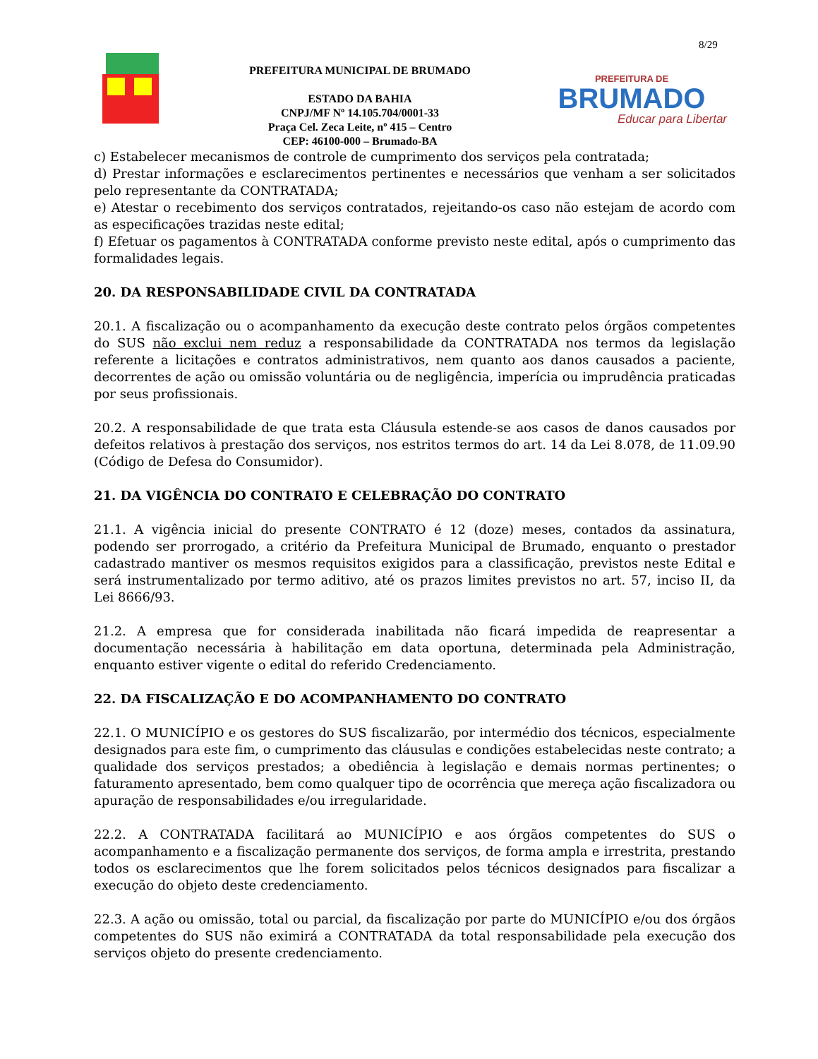8/29
PREFEITURA MUNICIPAL DE BRUMADO
ESTADO DA BAHIA
CNPJ/MF Nº 14.105.704/0001-33
Praça Cel. Zeca Leite, nº 415 – Centro
CEP: 46100-000 – Brumado-BA
PREFEITURA DE
BRUMADO
Educar para Libertar
c) Estabelecer mecanismos de controle de cumprimento dos serviços pela contratada;
d) Prestar informações e esclarecimentos pertinentes e necessários que venham a ser solicitados pelo representante da CONTRATADA;
e) Atestar o recebimento dos serviços contratados, rejeitando-os caso não estejam de acordo com as especificações trazidas neste edital;
f) Efetuar os pagamentos à CONTRATADA conforme previsto neste edital, após o cumprimento das formalidades legais.
20. DA RESPONSABILIDADE CIVIL DA CONTRATADA
20.1. A fiscalização ou o acompanhamento da execução deste contrato pelos órgãos competentes do SUS não exclui nem reduz a responsabilidade da CONTRATADA nos termos da legislação referente a licitações e contratos administrativos, nem quanto aos danos causados a paciente, decorrentes de ação ou omissão voluntária ou de negligência, imperícia ou imprudência praticadas por seus profissionais.
20.2. A responsabilidade de que trata esta Cláusula estende-se aos casos de danos causados por defeitos relativos à prestação dos serviços, nos estritos termos do art. 14 da Lei 8.078, de 11.09.90 (Código de Defesa do Consumidor).
21. DA VIGÊNCIA DO CONTRATO E CELEBRAÇÃO DO CONTRATO
21.1. A vigência inicial do presente CONTRATO é 12 (doze) meses, contados da assinatura, podendo ser prorrogado, a critério da Prefeitura Municipal de Brumado, enquanto o prestador cadastrado mantiver os mesmos requisitos exigidos para a classificação, previstos neste Edital e será instrumentalizado por termo aditivo, até os prazos limites previstos no art. 57, inciso II, da Lei 8666/93.
21.2. A empresa que for considerada inabilitada não ficará impedida de reapresentar a documentação necessária à habilitação em data oportuna, determinada pela Administração, enquanto estiver vigente o edital do referido Credenciamento.
22. DA FISCALIZAÇÃO E DO ACOMPANHAMENTO DO CONTRATO
22.1. O MUNICÍPIO e os gestores do SUS fiscalizarão, por intermédio dos técnicos, especialmente designados para este fim, o cumprimento das cláusulas e condições estabelecidas neste contrato; a qualidade dos serviços prestados; a obediência à legislação e demais normas pertinentes; o faturamento apresentado, bem como qualquer tipo de ocorrência que mereça ação fiscalizadora ou apuração de responsabilidades e/ou irregularidade.
22.2. A CONTRATADA facilitará ao MUNICÍPIO e aos órgãos competentes do SUS o acompanhamento e a fiscalização permanente dos serviços, de forma ampla e irrestrita, prestando todos os esclarecimentos que lhe forem solicitados pelos técnicos designados para fiscalizar a execução do objeto deste credenciamento.
22.3. A ação ou omissão, total ou parcial, da fiscalização por parte do MUNICÍPIO e/ou dos órgãos competentes do SUS não eximirá a CONTRATADA da total responsabilidade pela execução dos serviços objeto do presente credenciamento.